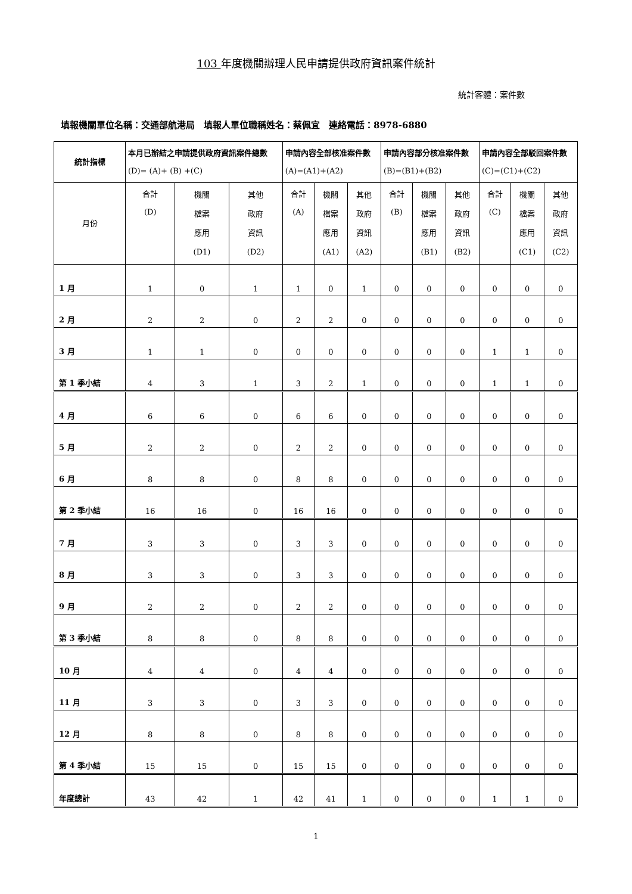103 年度機關辦理人民申請提供政府資訊案件統計
統計客體：案件數
填報機關單位名稱：交通部航港局　填報人單位職稱姓名：蔡佩宜　連絡電話：8978-6880
| 統計指標 | 本月已辦結之申請提供政府資訊案件總數 (D)= (A)+ (B) +(C) | | | 申請內容全部核准案件數 (A)=(A1)+(A2) | | | 申請內容部分核准案件數 (B)=(B1)+(B2) | | | 申請內容全部駁回案件數 (C)=(C1)+(C2) | | |
| --- | --- | --- | --- | --- | --- | --- | --- | --- | --- | --- | --- | --- |
| 月份 | 合計 (D) | 機關 檔案 應用 (D1) | 其他 政府 資訊 (D2) | 合計 (A) | 機關 檔案 應用 (A1) | 其他 政府 資訊 (A2) | 合計 (B) | 機關 檔案 應用 (B1) | 其他 政府 資訊 (B2) | 合計 (C) | 機關 檔案 應用 (C1) | 其他 政府 資訊 (C2) |
| 1 月 | 1 | 0 | 1 | 1 | 0 | 1 | 0 | 0 | 0 | 0 | 0 | 0 |
| 2 月 | 2 | 2 | 0 | 2 | 2 | 0 | 0 | 0 | 0 | 0 | 0 | 0 |
| 3 月 | 1 | 1 | 0 | 0 | 0 | 0 | 0 | 0 | 0 | 1 | 1 | 0 |
| 第 1 季小結 | 4 | 3 | 1 | 3 | 2 | 1 | 0 | 0 | 0 | 1 | 1 | 0 |
| 4 月 | 6 | 6 | 0 | 6 | 6 | 0 | 0 | 0 | 0 | 0 | 0 | 0 |
| 5 月 | 2 | 2 | 0 | 2 | 2 | 0 | 0 | 0 | 0 | 0 | 0 | 0 |
| 6 月 | 8 | 8 | 0 | 8 | 8 | 0 | 0 | 0 | 0 | 0 | 0 | 0 |
| 第 2 季小結 | 16 | 16 | 0 | 16 | 16 | 0 | 0 | 0 | 0 | 0 | 0 | 0 |
| 7 月 | 3 | 3 | 0 | 3 | 3 | 0 | 0 | 0 | 0 | 0 | 0 | 0 |
| 8 月 | 3 | 3 | 0 | 3 | 3 | 0 | 0 | 0 | 0 | 0 | 0 | 0 |
| 9 月 | 2 | 2 | 0 | 2 | 2 | 0 | 0 | 0 | 0 | 0 | 0 | 0 |
| 第 3 季小結 | 8 | 8 | 0 | 8 | 8 | 0 | 0 | 0 | 0 | 0 | 0 | 0 |
| 10 月 | 4 | 4 | 0 | 4 | 4 | 0 | 0 | 0 | 0 | 0 | 0 | 0 |
| 11 月 | 3 | 3 | 0 | 3 | 3 | 0 | 0 | 0 | 0 | 0 | 0 | 0 |
| 12 月 | 8 | 8 | 0 | 8 | 8 | 0 | 0 | 0 | 0 | 0 | 0 | 0 |
| 第 4 季小結 | 15 | 15 | 0 | 15 | 15 | 0 | 0 | 0 | 0 | 0 | 0 | 0 |
| 年度總計 | 43 | 42 | 1 | 42 | 41 | 1 | 0 | 0 | 0 | 1 | 1 | 0 |
1